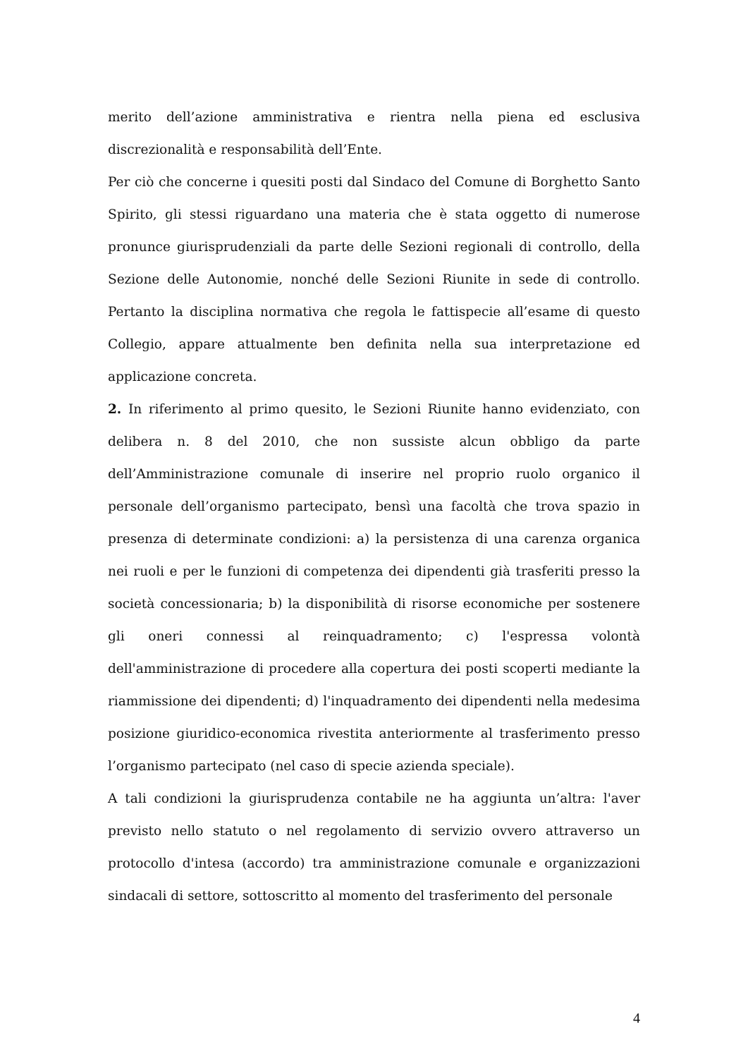merito dell’azione amministrativa e rientra nella piena ed esclusiva discrezionalità e responsabilità dell’Ente.
Per ciò che concerne i quesiti posti dal Sindaco del Comune di Borghetto Santo Spirito, gli stessi riguardano una materia che è stata oggetto di numerose pronunce giurisprudenziali da parte delle Sezioni regionali di controllo, della Sezione delle Autonomie, nonché delle Sezioni Riunite in sede di controllo. Pertanto la disciplina normativa che regola le fattispecie all’esame di questo Collegio, appare attualmente ben definita nella sua interpretazione ed applicazione concreta.
2. In riferimento al primo quesito, le Sezioni Riunite hanno evidenziato, con delibera n. 8 del 2010, che non sussiste alcun obbligo da parte dell’Amministrazione comunale di inserire nel proprio ruolo organico il personale dell’organismo partecipato, bensì una facoltà che trova spazio in presenza di determinate condizioni: a) la persistenza di una carenza organica nei ruoli e per le funzioni di competenza dei dipendenti già trasferiti presso la società concessionaria; b) la disponibilità di risorse economiche per sostenere gli oneri connessi al reinquadramento; c) l'espressa volontà dell'amministrazione di procedere alla copertura dei posti scoperti mediante la riammissione dei dipendenti; d) l'inquadramento dei dipendenti nella medesima posizione giuridico-economica rivestita anteriormente al trasferimento presso l’organismo partecipato (nel caso di specie azienda speciale).
A tali condizioni la giurisprudenza contabile ne ha aggiunta un’altra: l'aver previsto nello statuto o nel regolamento di servizio ovvero attraverso un protocollo d'intesa (accordo) tra amministrazione comunale e organizzazioni sindacali di settore, sottoscritto al momento del trasferimento del personale
4